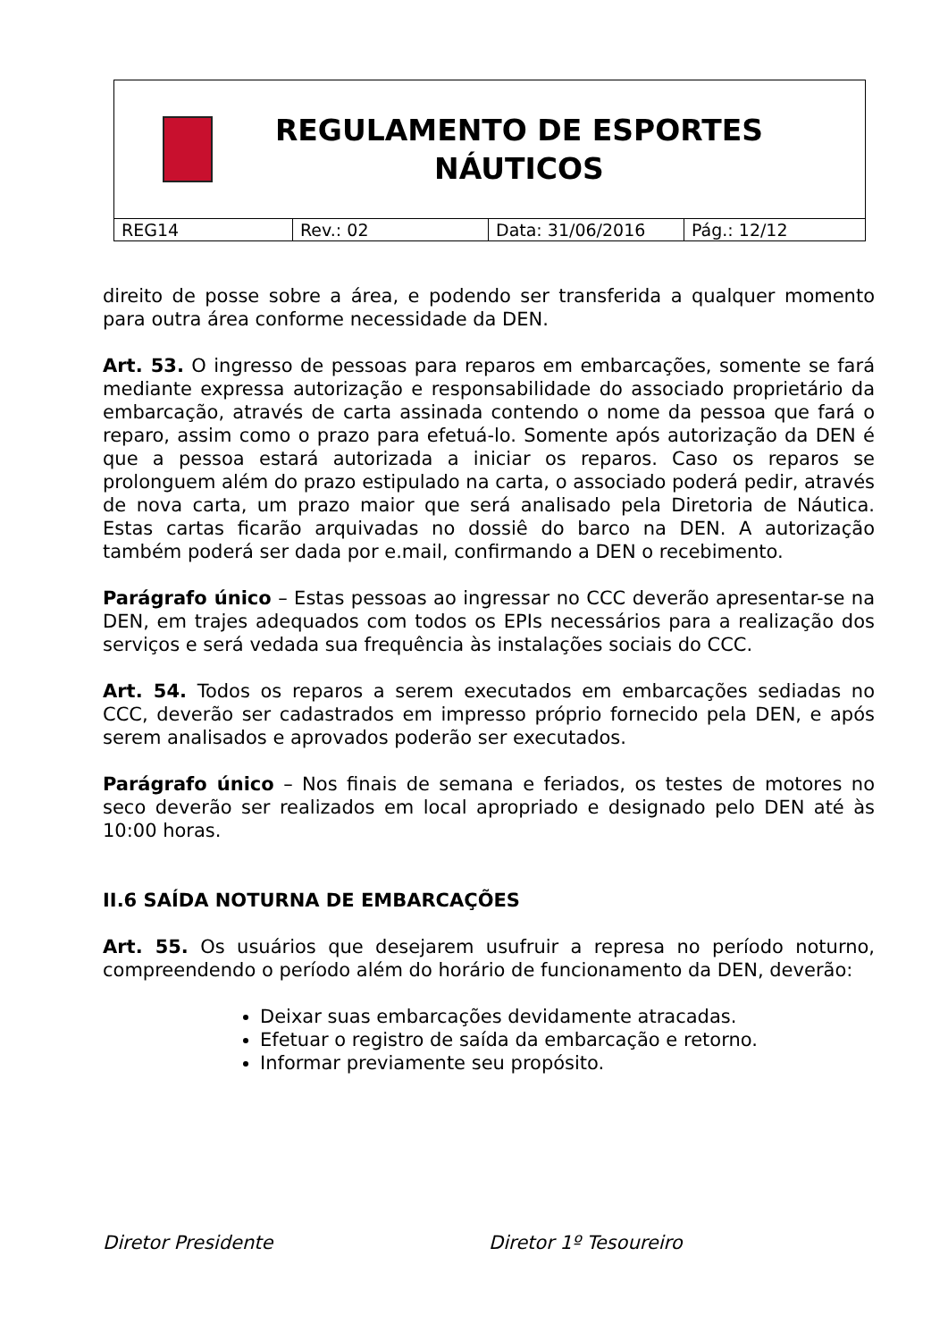REGULAMENTO DE ESPORTES
NÁUTICOS
| REG14 | Rev.: 02 | Data: 31/06/2016 | Pág.: 12/12 |
direito de posse sobre a área, e podendo ser transferida a qualquer momento para outra área conforme necessidade da DEN.
Art. 53. O ingresso de pessoas para reparos em embarcações, somente se fará mediante expressa autorização e responsabilidade do associado proprietário da embarcação, através de carta assinada contendo o nome da pessoa que fará o reparo, assim como o prazo para efetuá-lo. Somente após autorização da DEN é que a pessoa estará autorizada a iniciar os reparos. Caso os reparos se prolonguem além do prazo estipulado na carta, o associado poderá pedir, através de nova carta, um prazo maior que será analisado pela Diretoria de Náutica. Estas cartas ficarão arquivadas no dossiê do barco na DEN. A autorização também poderá ser dada por e.mail, confirmando a DEN o recebimento.
Parágrafo único – Estas pessoas ao ingressar no CCC deverão apresentar-se na DEN, em trajes adequados com todos os EPIs necessários para a realização dos serviços e será vedada sua frequência às instalações sociais do CCC.
Art. 54. Todos os reparos a serem executados em embarcações sediadas no CCC, deverão ser cadastrados em impresso próprio fornecido pela DEN, e após serem analisados e aprovados poderão ser executados.
Parágrafo único – Nos finais de semana e feriados, os testes de motores no seco deverão ser realizados em local apropriado e designado pelo DEN até às 10:00 horas.
II.6 SAÍDA NOTURNA DE EMBARCAÇÕES
Art. 55. Os usuários que desejarem usufruir a represa no período noturno, compreendendo o período além do horário de funcionamento da DEN, deverão:
Deixar suas embarcações devidamente atracadas.
Efetuar o registro de saída da embarcação e retorno.
Informar previamente seu propósito.
Diretor Presidente Diretor 1º Tesoureiro